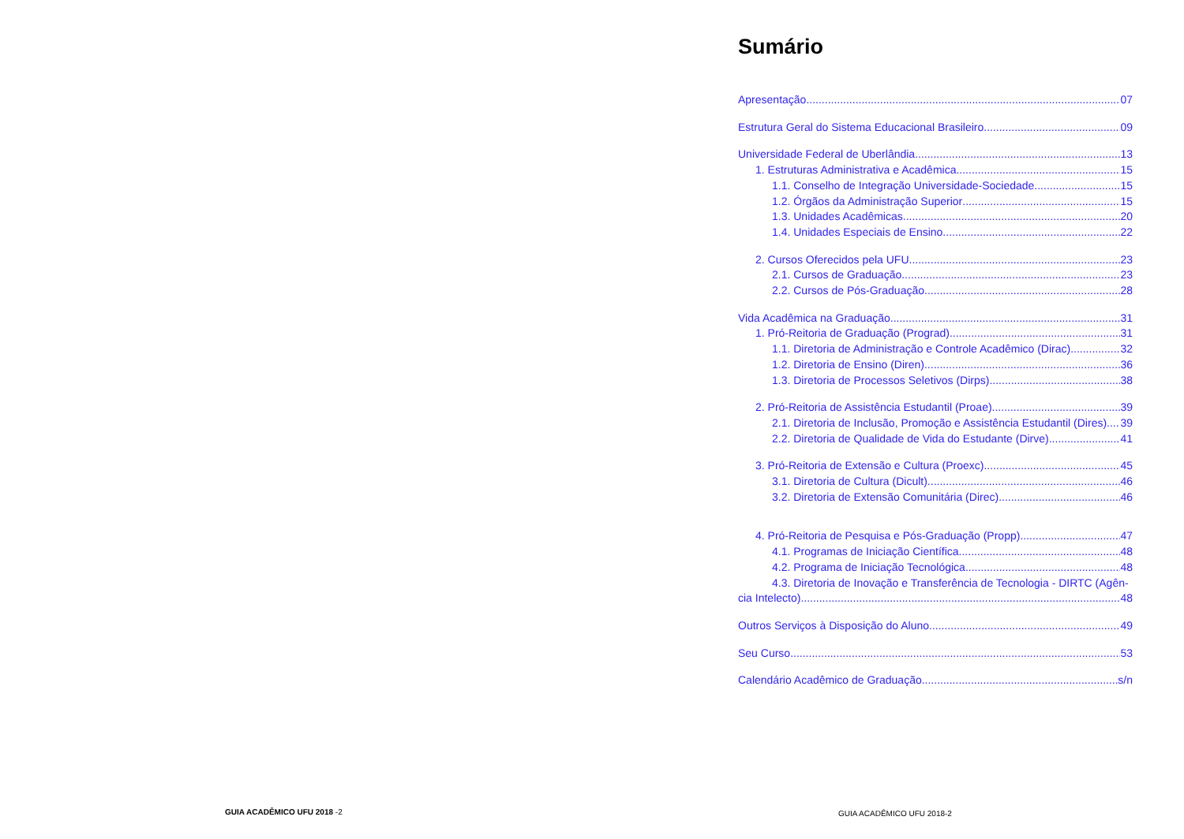Sumário
Apresentação 07
Estrutura Geral do Sistema Educacional Brasileiro 09
Universidade Federal de Uberlândia 13
1. Estruturas Administrativa e Acadêmica 15
1.1. Conselho de Integração Universidade-Sociedade 15
1.2. Órgãos da Administração Superior 15
1.3. Unidades Acadêmicas 20
1.4. Unidades Especiais de Ensino 22
2. Cursos Oferecidos pela UFU 23
2.1. Cursos de Graduação 23
2.2. Cursos de Pós-Graduação 28
Vida Acadêmica na Graduação 31
1. Pró-Reitoria de Graduação (Prograd) 31
1.1. Diretoria de Administração e Controle Acadêmico (Dirac) 32
1.2. Diretoria de Ensino (Diren) 36
1.3. Diretoria de Processos Seletivos (Dirps) 38
2. Pró-Reitoria de Assistência Estudantil (Proae) 39
2.1. Diretoria de Inclusão, Promoção e Assistência Estudantil (Dires) 39
2.2. Diretoria de Qualidade de Vida do Estudante (Dirve) 41
3. Pró-Reitoria de Extensão e Cultura (Proexc) 45
3.1. Diretoria de Cultura (Dicult) 46
3.2. Diretoria de Extensão Comunitária (Direc) 46
4. Pró-Reitoria de Pesquisa e Pós-Graduação (Propp) 47
4.1. Programas de Iniciação Científica 48
4.2. Programa de Iniciação Tecnológica 48
4.3. Diretoria de Inovação e Transferência de Tecnologia - DIRTC (Agên-
cia Intelecto) 48
Outros Serviços à Disposição do Aluno 49
Seu Curso 53
Calendário Acadêmico de Graduação s/n
GUIA ACADÊMICO UFU 2018 -2 GUIA ACADÊMICO UFU 2018-2